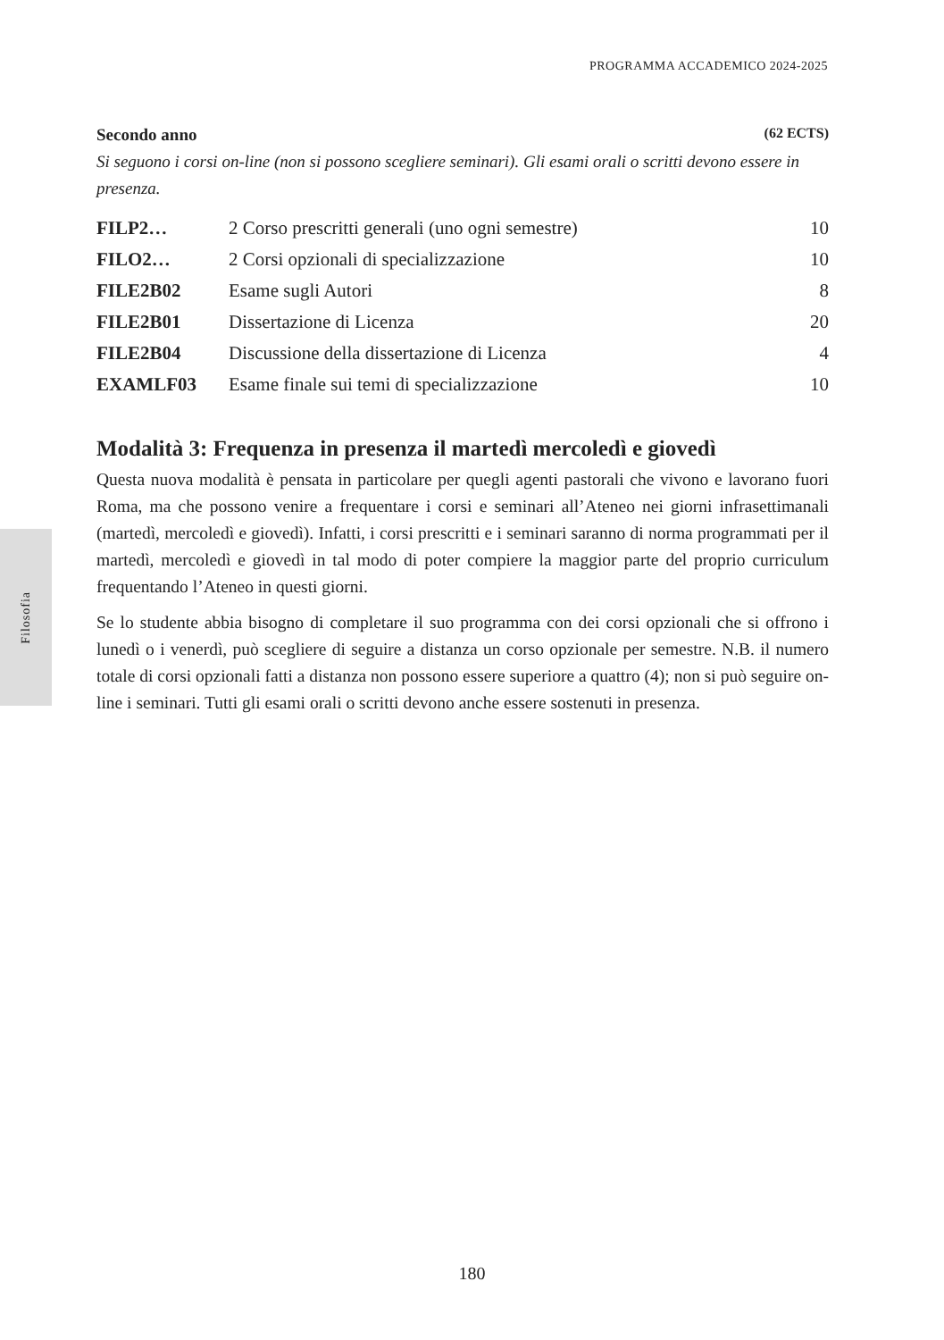PROGRAMMA ACCADEMICO 2024-2025
Filosofia
Secondo anno (62 ECTS)
Si seguono i corsi on-line (non si possono scegliere seminari). Gli esami orali o scritti devono essere in presenza.
| FILP2… | 2 Corso prescritti generali (uno ogni semestre) | 10 |
| FILO2… | 2 Corsi opzionali di specializzazione | 10 |
| FILE2B02 | Esame sugli Autori | 8 |
| FILE2B01 | Dissertazione di Licenza | 20 |
| FILE2B04 | Discussione della dissertazione di Licenza | 4 |
| EXAMLF03 | Esame finale sui temi di specializzazione | 10 |
Modalità 3: Frequenza in presenza il martedì mercoledì e giovedì
Questa nuova modalità è pensata in particolare per quegli agenti pastorali che vivono e lavorano fuori Roma, ma che possono venire a frequentare i corsi e seminari all’Ateneo nei giorni infrasettimanali (martedì, mercoledì e giovedì). Infatti, i corsi prescritti e i seminari saranno di norma programmati per il martedì, mercoledì e giovedì in tal modo di poter compiere la maggior parte del proprio curriculum frequentando l’Ateneo in questi giorni.
Se lo studente abbia bisogno di completare il suo programma con dei corsi opzionali che si offrono i lunedì o i venerdì, può scegliere di seguire a distanza un corso opzionale per semestre. N.B. il numero totale di corsi opzionali fatti a distanza non possono essere superiore a quattro (4); non si può seguire on-line i seminari. Tutti gli esami orali o scritti devono anche essere sostenuti in presenza.
180